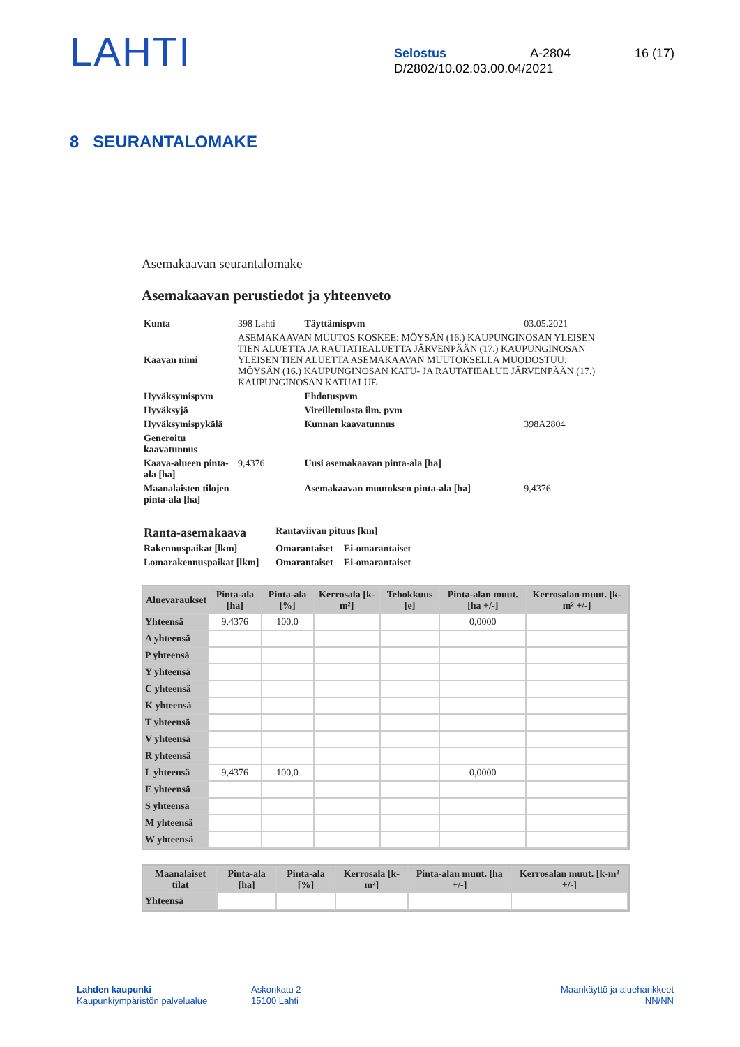LAHTI
Selostus A-2804 16 (17)
D/2802/10.02.03.00.04/2021
8 SEURANTALOMAKE
Asemakaavan seurantalomake
Asemakaavan perustiedot ja yhteenveto
| Kunta | 398 Lahti | Täyttämispvm | 03.05.2021 |
| Kaavan nimi | ASEMAKAAVAN MUUTOS KOSKEE: MÖYSÄN (16.) KAUPUNGINOSAN YLEISEN TIEN ALUETTA JA RAUTATIEALUETTA JÄRVENPÄÄN (17.) KAUPUNGINOSAN YLEISEN TIEN ALUETTA ASEMAKAAVAN MUUTOKSELLA MUODOSTUU: MÖYSÄN (16.) KAUPUNGINOSAN KATU- JA RAUTATIEALUE JÄRVENPÄÄN (17.) KAUPUNGINOSAN KATUALUE | | |
| Hyväksymispvm | | Ehdotuspvm | |
| Hyväksyjä | | Vireilletulosta ilm. pvm | |
| Hyväksymispykälä | | Kunnan kaavatunnus | 398A2804 |
| Generoitu kaavatunnus | | | |
| Kaava-alueen pinta-ala [ha] | 9,4376 | Uusi asemakaavan pinta-ala [ha] | |
| Maanalaisten tilojen pinta-ala [ha] | | Asemakaavan muutoksen pinta-ala [ha] | 9,4376 |
| Ranta-asemakaava | Rantaviivan pituus [km] | |
| Rakennuspaikat [lkm] | Omarantaiset | Ei-omarantaiset |
| Lomarakennuspaikat [lkm] | Omarantaiset | Ei-omarantaiset |
| Aluevaraukset | Pinta-ala [ha] | Pinta-ala [%] | Kerrosala [k-m²] | Tehokkuus [e] | Pinta-alan muut. [ha +/-] | Kerrosalan muut. [k-m² +/-] |
| --- | --- | --- | --- | --- | --- | --- |
| Yhteensä | 9,4376 | 100,0 | | | 0,0000 | |
| A yhteensä | | | | | | |
| P yhteensä | | | | | | |
| Y yhteensä | | | | | | |
| C yhteensä | | | | | | |
| K yhteensä | | | | | | |
| T yhteensä | | | | | | |
| V yhteensä | | | | | | |
| R yhteensä | | | | | | |
| L yhteensä | 9,4376 | 100,0 | | | 0,0000 | |
| E yhteensä | | | | | | |
| S yhteensä | | | | | | |
| M yhteensä | | | | | | |
| W yhteensä | | | | | | |
| Maanalaiset tilat | Pinta-ala [ha] | Pinta-ala [%] | Kerrosala [k-m²] | Pinta-alan muut. [ha +/-] | Kerrosalan muut. [k-m² +/-] |
| --- | --- | --- | --- | --- | --- |
| Yhteensä | | | | | |
Lahden kaupunki
Kaupunkiympäristön palvelualue
Askonkatu 2
15100 Lahti
Maankäyttö ja aluehankkeet
NN/NN